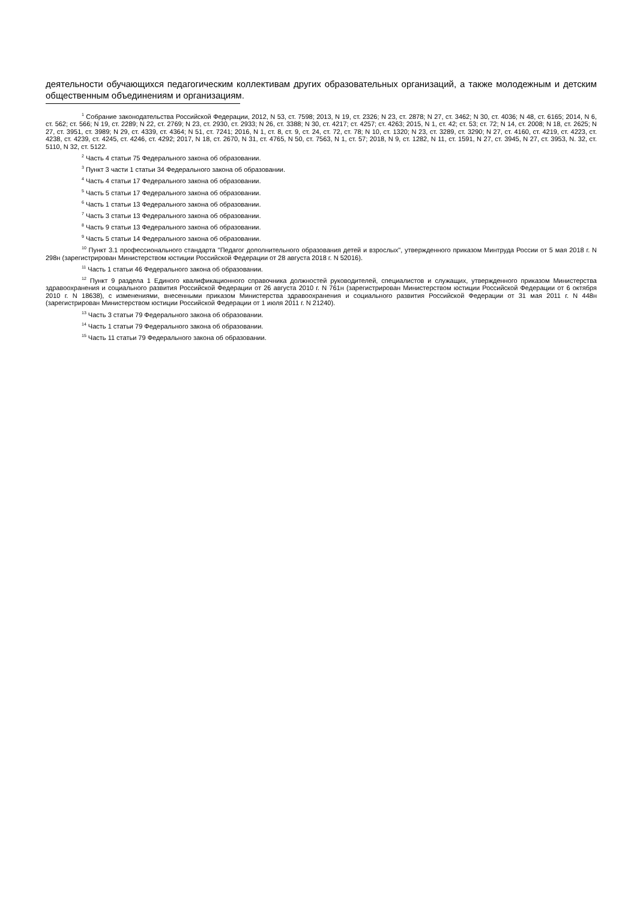деятельности обучающихся педагогическим коллективам других образовательных организаций, а также молодежным и детским общественным объединениям и организациям.
<sup>1</sup> Собрание законодательства Российской Федерации, 2012, N 53, ст. 7598; 2013, N 19, ст. 2326; N 23, ст. 2878; N 27, ст. 3462; N 30, ст. 4036; N 48, ст. 6165; 2014, N 6, ст. 562; ст. 566; N 19, ст. 2289; N 22, ст. 2769; N 23, ст. 2930, ст. 2933; N 26, ст. 3388; N 30, ст. 4217; ст. 4257; ст. 4263; 2015, N 1, ст. 42; ст. 53; ст. 72; N 14, ст. 2008; N 18, ст. 2625; N 27, ст. 3951, ст. 3989; N 29, ст. 4339, ст. 4364; N 51, ст. 7241; 2016, N 1, ст. 8, ст. 9, ст. 24, ст. 72, ст. 78; N 10, ст. 1320; N 23, ст. 3289, ст. 3290; N 27, ст. 4160, ст. 4219, ст. 4223, ст. 4238, ст. 4239, ст. 4245, ст. 4246, ст. 4292; 2017, N 18, ст. 2670, N 31, ст. 4765, N 50, ст. 7563, N 1, ст. 57; 2018, N 9, ст. 1282, N 11, ст. 1591, N 27, ст. 3945, N 27, ст. 3953, N. 32, ст. 5110, N 32, ст. 5122.
<sup>2</sup> Часть 4 статьи 75 Федерального закона об образовании.
<sup>3</sup> Пункт 3 части 1 статьи 34 Федерального закона об образовании.
<sup>4</sup> Часть 4 статьи 17 Федерального закона об образовании.
<sup>5</sup> Часть 5 статьи 17 Федерального закона об образовании.
<sup>6</sup> Часть 1 статьи 13 Федерального закона об образовании.
<sup>7</sup> Часть 3 статьи 13 Федерального закона об образовании.
<sup>8</sup> Часть 9 статьи 13 Федерального закона об образовании.
<sup>9</sup> Часть 5 статьи 14 Федерального закона об образовании.
<sup>10</sup> Пункт 3.1 профессионального стандарта "Педагог дополнительного образования детей и взрослых", утвержденного приказом Минтруда России от 5 мая 2018 г. N 298н (зарегистрирован Министерством юстиции Российской Федерации от 28 августа 2018 г. N 52016).
<sup>11</sup> Часть 1 статьи 46 Федерального закона об образовании.
<sup>12</sup> Пункт 9 раздела 1 Единого квалификационного справочника должностей руководителей, специалистов и служащих, утвержденного приказом Министерства здравоохранения и социального развития Российской Федерации от 26 августа 2010 г. N 761н (зарегистрирован Министерством юстиции Российской Федерации от 6 октября 2010 г. N 18638), с изменениями, внесенными приказом Министерства здравоохранения и социального развития Российской Федерации от 31 мая 2011 г. N 448н (зарегистрирован Министерством юстиции Российской Федерации от 1 июля 2011 г. N 21240).
<sup>13</sup> Часть 3 статьи 79 Федерального закона об образовании.
<sup>14</sup> Часть 1 статьи 79 Федерального закона об образовании.
<sup>15</sup> Часть 11 статьи 79 Федерального закона об образовании.